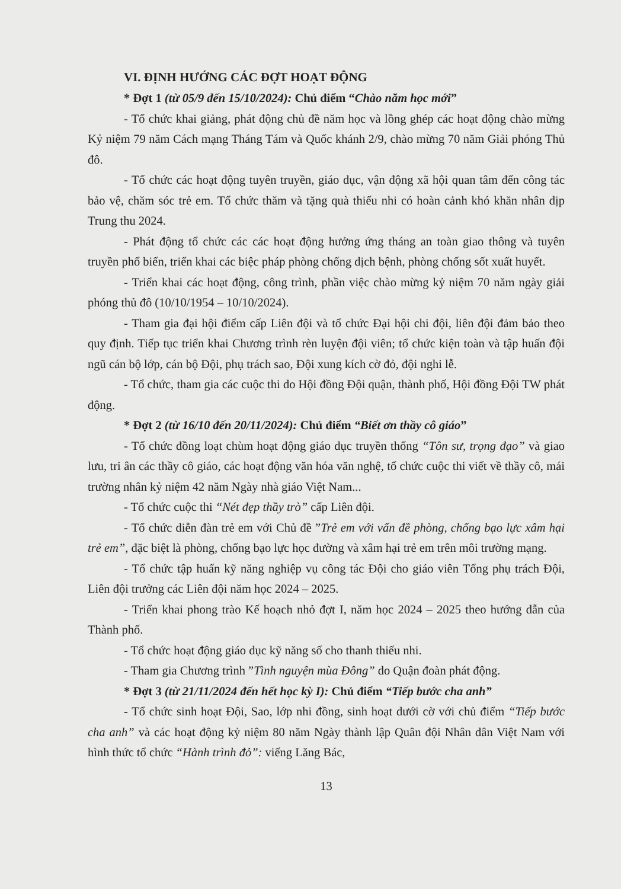VI. ĐỊNH HƯỚNG CÁC ĐỢT HOẠT ĐỘNG
* Đợt 1 (từ 05/9 đến 15/10/2024): Chủ điểm “Chào năm học mới”
- Tổ chức khai giảng, phát động chủ đề năm học và lồng ghép các hoạt động chào mừng Kỷ niệm 79 năm Cách mạng Tháng Tám và Quốc khánh 2/9, chào mừng 70 năm Giải phóng Thủ đô.
- Tổ chức các hoạt động tuyên truyền, giáo dục, vận động xã hội quan tâm đến công tác bảo vệ, chăm sóc trẻ em. Tổ chức thăm và tặng quà thiếu nhi có hoàn cảnh khó khăn nhân dịp Trung thu 2024.
- Phát động tổ chức các các hoạt động hưởng ứng tháng an toàn giao thông và tuyên truyền phổ biến, triển khai các biệc pháp phòng chống dịch bệnh, phòng chống sốt xuất huyết.
- Triển khai các hoạt động, công trình, phần việc chào mừng kỷ niệm 70 năm ngày giải phóng thủ đô (10/10/1954 – 10/10/2024).
- Tham gia đại hội điểm cấp Liên đội và tổ chức Đại hội chi đội, liên đội đảm bảo theo quy định. Tiếp tục triển khai Chương trình rèn luyện đội viên; tổ chức kiện toàn và tập huấn đội ngũ cán bộ lớp, cán bộ Đội, phụ trách sao, Đội xung kích cờ đỏ, đội nghi lễ.
- Tổ chức, tham gia các cuộc thi do Hội đồng Đội quận, thành phố, Hội đồng Đội TW phát động.
* Đợt 2 (từ 16/10 đến 20/11/2024): Chủ điểm “Biết ơn thầy cô giáo”
- Tổ chức đồng loạt chùm hoạt động giáo dục truyền thống “Tôn sư, trọng đạo” và giao lưu, tri ân các thầy cô giáo, các hoạt động văn hóa văn nghệ, tổ chức cuộc thi viết về thầy cô, mái trường nhân kỷ niệm 42 năm Ngày nhà giáo Việt Nam...
- Tổ chức cuộc thi “Nét đẹp thầy trò” cấp Liên đội.
- Tổ chức diễn đàn trẻ em với Chủ đề ”Trẻ em với vấn đề phòng, chống bạo lực xâm hại trẻ em”, đặc biệt là phòng, chống bạo lực học đường và xâm hại trẻ em trên môi trường mạng.
- Tổ chức tập huấn kỹ năng nghiệp vụ công tác Đội cho giáo viên Tổng phụ trách Đội, Liên đội trưởng các Liên đội năm học 2024 – 2025.
- Triển khai phong trào Kế hoạch nhỏ đợt I, năm học 2024 – 2025 theo hướng dẫn của Thành phố.
- Tổ chức hoạt động giáo dục kỹ năng số cho thanh thiếu nhi.
- Tham gia Chương trình ”Tình nguyện mùa Đông” do Quận đoàn phát động.
* Đợt 3 (từ 21/11/2024 đến hết học kỳ I): Chủ điểm “Tiếp bước cha anh”
- Tổ chức sinh hoạt Đội, Sao, lớp nhi đồng, sinh hoạt dưới cờ với chủ điểm “Tiếp bước cha anh” và các hoạt động kỷ niệm 80 năm Ngày thành lập Quân đội Nhân dân Việt Nam với hình thức tổ chức “Hành trình đỏ”: viếng Lăng Bác,
13